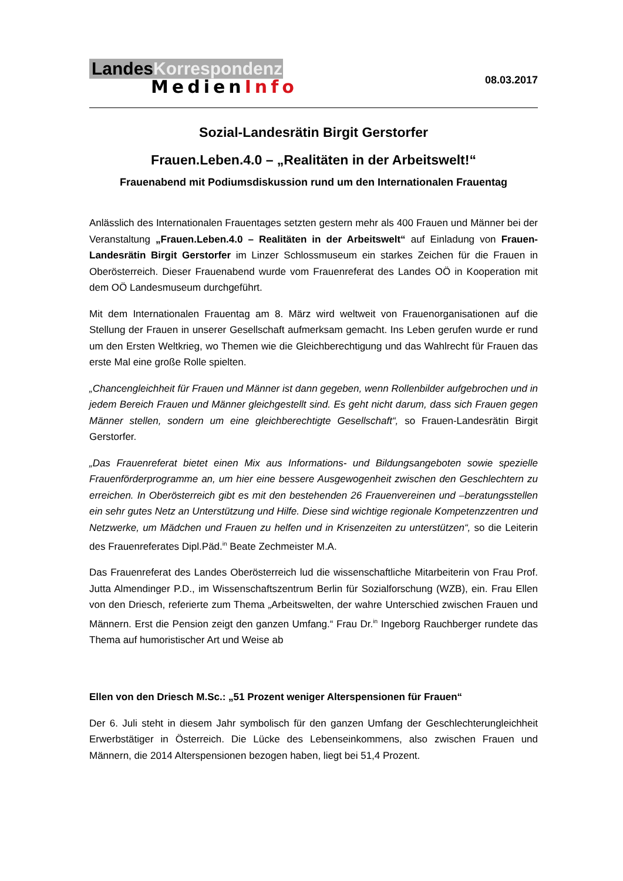LandesKorrespondenz
MedienInfo
08.03.2017
Sozial-Landesrätin Birgit Gerstorfer
Frauen.Leben.4.0 – „Realitäten in der Arbeitswelt!“
Frauenabend mit Podiumsdiskussion rund um den Internationalen Frauentag
Anlässlich des Internationalen Frauentages setzten gestern mehr als 400 Frauen und Männer bei der Veranstaltung „Frauen.Leben.4.0 – Realitäten in der Arbeitswelt“ auf Einladung von Frauen-Landesrätin Birgit Gerstorfer im Linzer Schlossmuseum ein starkes Zeichen für die Frauen in Oberösterreich. Dieser Frauenabend wurde vom Frauenreferat des Landes OÖ in Kooperation mit dem OÖ Landesmuseum durchgeführt.
Mit dem Internationalen Frauentag am 8. März wird weltweit von Frauenorganisationen auf die Stellung der Frauen in unserer Gesellschaft aufmerksam gemacht. Ins Leben gerufen wurde er rund um den Ersten Weltkrieg, wo Themen wie die Gleichberechtigung und das Wahlrecht für Frauen das erste Mal eine große Rolle spielten.
„Chancengleichheit für Frauen und Männer ist dann gegeben, wenn Rollenbilder aufgebrochen und in jedem Bereich Frauen und Männer gleichgestellt sind. Es geht nicht darum, dass sich Frauen gegen Männer stellen, sondern um eine gleichberechtigte Gesellschaft“, so Frauen-Landesrätin Birgit Gerstorfer.
„Das Frauenreferat bietet einen Mix aus Informations- und Bildungsangeboten sowie spezielle Frauenförderprogramme an, um hier eine bessere Ausgewogenheit zwischen den Geschlechtern zu erreichen. In Oberösterreich gibt es mit den bestehenden 26 Frauenvereinen und –beratungsstellen ein sehr gutes Netz an Unterstützung und Hilfe. Diese sind wichtige regionale Kompetenzzentren und Netzwerke, um Mädchen und Frauen zu helfen und in Krisenzeiten zu unterstützen“, so die Leiterin des Frauenreferates Dipl.Päd.<sup>in</sup> Beate Zechmeister M.A.
Das Frauenreferat des Landes Oberösterreich lud die wissenschaftliche Mitarbeiterin von Frau Prof. Jutta Almendinger P.D., im Wissenschaftszentrum Berlin für Sozialforschung (WZB), ein. Frau Ellen von den Driesch, referierte zum Thema „Arbeitswelten, der wahre Unterschied zwischen Frauen und Männern. Erst die Pension zeigt den ganzen Umfang.“ Frau Dr.<sup>in</sup> Ingeborg Rauchberger rundete das Thema auf humoristischer Art und Weise ab
Ellen von den Driesch M.Sc.: „51 Prozent weniger Alterspensionen für Frauen“
Der 6. Juli steht in diesem Jahr symbolisch für den ganzen Umfang der Geschlechterungleichheit Erwerbstätiger in Österreich. Die Lücke des Lebenseinkommens, also zwischen Frauen und Männern, die 2014 Alterspensionen bezogen haben, liegt bei 51,4 Prozent.